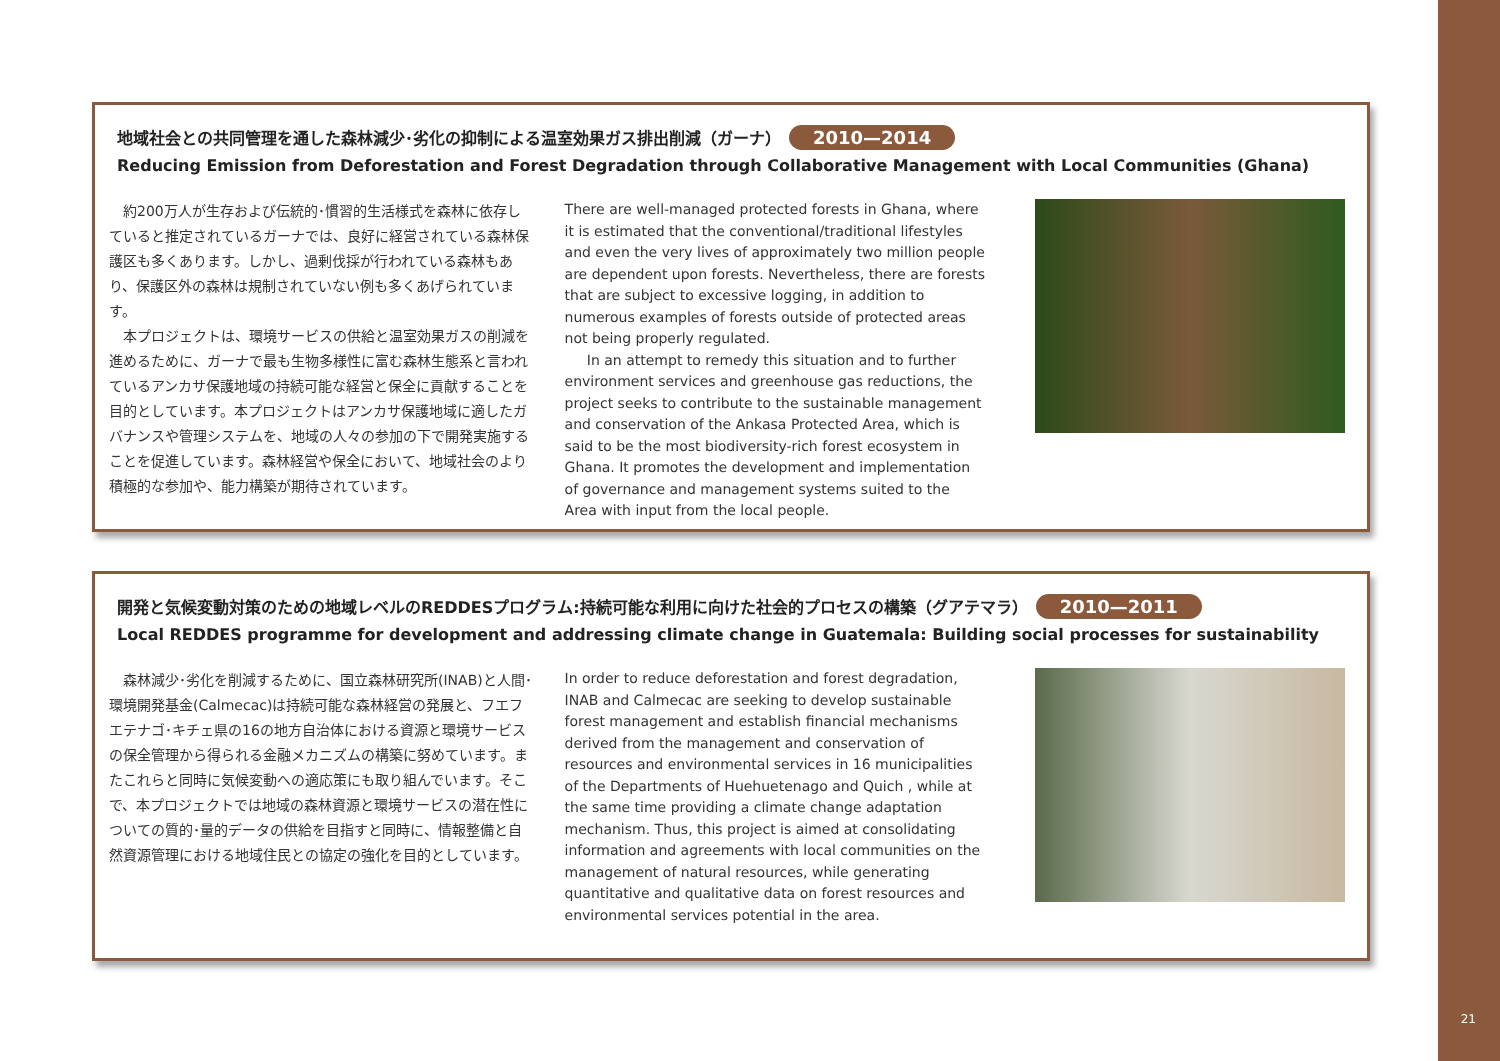地域社会との共同管理を通した森林減少･劣化の抑制による温室効果ガス排出削減（ガーナ） 2010—2014
Reducing Emission from Deforestation and Forest Degradation through Collaborative Management with Local Communities (Ghana)
　約200万人が生存および伝統的･慣習的生活様式を森林に依存していると推定されているガーナでは、良好に経営されている森林保護区も多くあります。しかし、過剰伐採が行われている森林もあり、保護区外の森林は規制されていない例も多くあげられています。
　本プロジェクトは、環境サービスの供給と温室効果ガスの削減を進めるために、ガーナで最も生物多様性に富む森林生態系と言われているアンカサ保護地域の持続可能な経営と保全に貢献することを目的としています。本プロジェクトはアンカサ保護地域に適したガバナンスや管理システムを、地域の人々の参加の下で開発実施することを促進しています。森林経営や保全において、地域社会のより積極的な参加や、能力構築が期待されています。
There are well-managed protected forests in Ghana, where it is estimated that the conventional/traditional lifestyles and even the very lives of approximately two million people are dependent upon forests. Nevertheless, there are forests that are subject to excessive logging, in addition to numerous examples of forests outside of protected areas not being properly regulated.
In an attempt to remedy this situation and to further environment services and greenhouse gas reductions, the project seeks to contribute to the sustainable management and conservation of the Ankasa Protected Area, which is said to be the most biodiversity-rich forest ecosystem in Ghana. It promotes the development and implementation of governance and management systems suited to the Area with input from the local people.
開発と気候変動対策のための地域レベルのREDDESプログラム:持続可能な利用に向けた社会的プロセスの構築（グアテマラ） 2010—2011
Local REDDES programme for development and addressing climate change in Guatemala: Building social processes for sustainability
　森林減少･劣化を削減するために、国立森林研究所(INAB)と人間･環境開発基金(Calmecac)は持続可能な森林経営の発展と、フエフエテナゴ･キチェ県の16の地方自治体における資源と環境サービスの保全管理から得られる金融メカニズムの構築に努めています。またこれらと同時に気候変動への適応策にも取り組んでいます。そこで、本プロジェクトでは地域の森林資源と環境サービスの潜在性についての質的･量的データの供給を目指すと同時に、情報整備と自然資源管理における地域住民との協定の強化を目的としています。
In order to reduce deforestation and forest degradation, INAB and Calmecac are seeking to develop sustainable forest management and establish financial mechanisms derived from the management and conservation of resources and environmental services in 16 municipalities of the Departments of Huehuetenago and Quich , while at the same time providing a climate change adaptation mechanism. Thus, this project is aimed at consolidating information and agreements with local communities on the management of natural resources, while generating quantitative and qualitative data on forest resources and environmental services potential in the area.
21